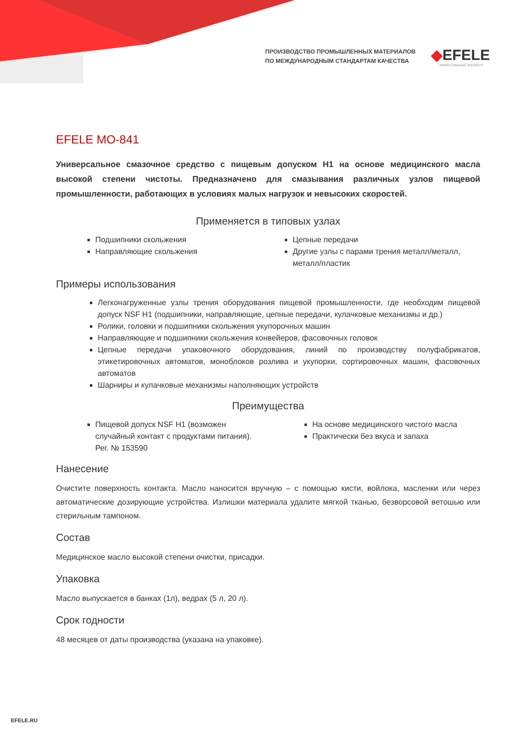ПРОИЗВОДСТВО ПРОМЫШЛЕННЫХ МАТЕРИАЛОВ
ПО МЕЖДУНАРОДНЫМ СТАНДАРТАМ КАЧЕСТВА
◆EFELE
ЭФФЕКТИВНЫЙ ЭЛЕМЕНТ
EFELE MO-841
Универсальное смазочное средство с пищевым допуском H1 на основе медицинского масла высокой степени чистоты. Предназначено для смазывания различных узлов пищевой промышленности, работающих в условиях малых нагрузок и невысоких скоростей.
Применяется в типовых узлах
Подшипники скольжения
Направляющие скольжения
Цепные передачи
Другие узлы с парами трения металл/металл, металл/пластик
Примеры использования
Легконагруженные узлы трения оборудования пищевой промышленности, где необходим пищевой допуск NSF H1 (подшипники, направляющие, цепные передачи, кулачковые механизмы и др.)
Ролики, головки и подшипники скольжения укупорочных машин
Направляющие и подшипники скольжения конвейеров, фасовочных головок
Цепные передачи упаковочного оборудования, линий по производству полуфабрикатов, этикетировочных автоматов, моноблоков розлива и укупорки, сортировочных машин, фасовочных автоматов
Шарниры и кулачковые механизмы наполняющих устройств
Преимущества
Пищевой допуск NSF H1 (возможен случайный контакт с продуктами питания). Рег. № 153590
На основе медицинского чистого масла
Практически без вкуса и запаха
Нанесение
Очистите поверхность контакта. Масло наносится вручную – с помощью кисти, войлока, масленки или через автоматические дозирующие устройства. Излишки материала удалите мягкой тканью, безворсовой ветошью или стерильным тампоном.
Состав
Медицинское масло высокой степени очистки, присадки.
Упаковка
Масло выпускается в банках (1л), ведрах (5 л, 20 л).
Срок годности
48 месяцев от даты производства (указана на упаковке).
EFELE.RU